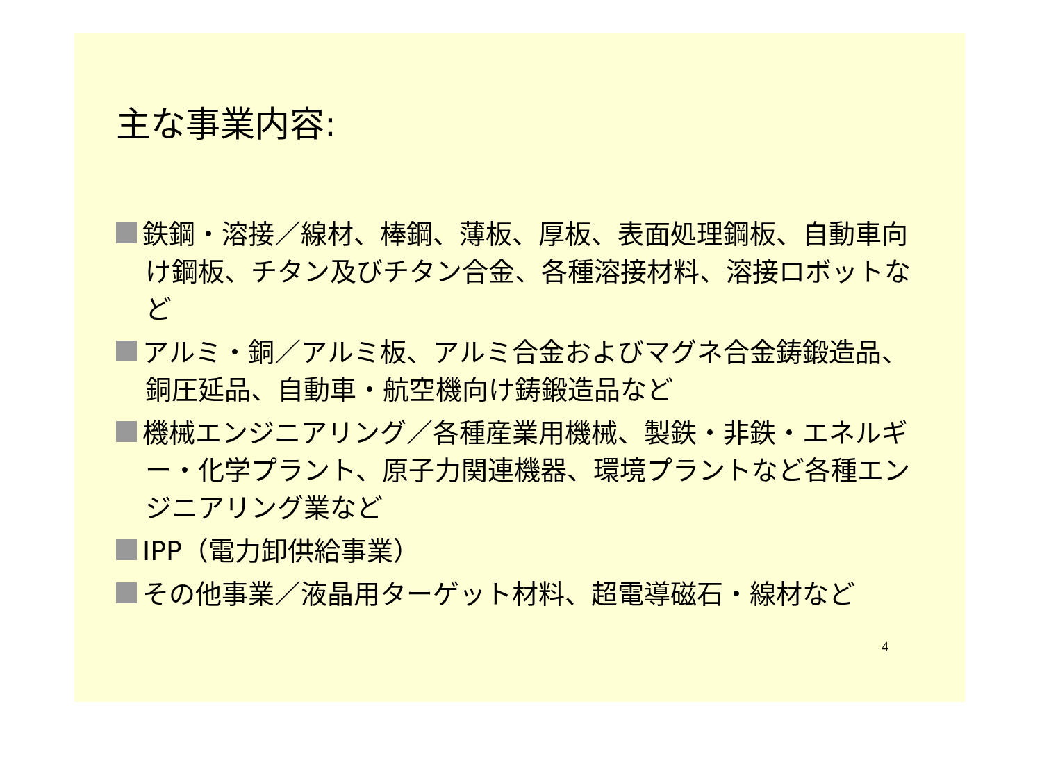主な事業内容:
鉄鋼・溶接／線材、棒鋼、薄板、厚板、表面処理鋼板、自動車向け鋼板、チタン及びチタン合金、各種溶接材料、溶接ロボットなど
アルミ・銅／アルミ板、アルミ合金およびマグネ合金鋳鍛造品、銅圧延品、自動車・航空機向け鋳鍛造品など
機械エンジニアリング／各種産業用機械、製鉄・非鉄・エネルギー・化学プラント、原子力関連機器、環境プラントなど各種エンジニアリング業など
IPP（電力卸供給事業）
その他事業／液晶用ターゲット材料、超電導磁石・線材など
4